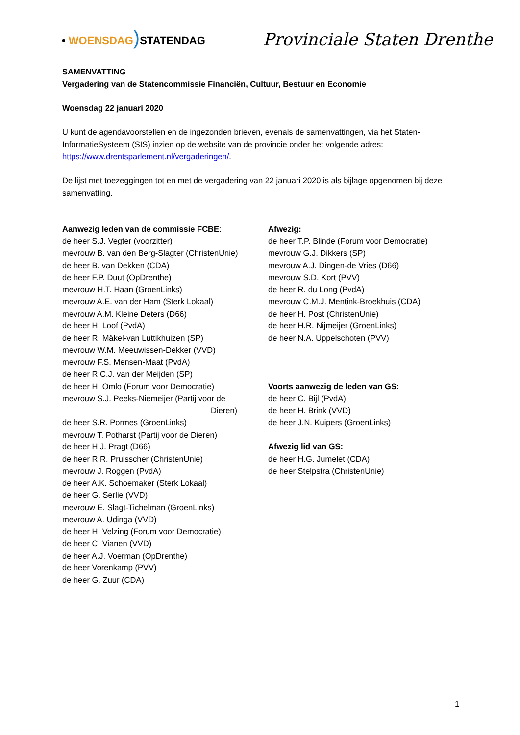• WOENSDAG) STATENDAG
Provinciale Staten Drenthe
SAMENVATTING
Vergadering van de Statencommissie Financiën, Cultuur, Bestuur en Economie
Woensdag 22 januari 2020
U kunt de agendavoorstellen en de ingezonden brieven, evenals de samenvattingen, via het Staten-InformatieSysteem (SIS) inzien op de website van de provincie onder het volgende adres: https://www.drentsparlement.nl/vergaderingen/.
De lijst met toezeggingen tot en met de vergadering van 22 januari 2020 is als bijlage opgenomen bij deze samenvatting.
Aanwezig leden van de commissie FCBE:
de heer S.J. Vegter (voorzitter)
mevrouw B. van den Berg-Slagter (ChristenUnie)
de heer B. van Dekken (CDA)
de heer F.P. Duut (OpDrenthe)
mevrouw H.T. Haan (GroenLinks)
mevrouw A.E. van der Ham (Sterk Lokaal)
mevrouw A.M. Kleine Deters (D66)
de heer H. Loof (PvdA)
de heer R. Mäkel-van Luttikhuizen (SP)
mevrouw W.M. Meeuwissen-Dekker (VVD)
mevrouw F.S. Mensen-Maat (PvdA)
de heer R.C.J. van der Meijden (SP)
de heer H. Omlo (Forum voor Democratie)
mevrouw S.J. Peeks-Niemeijer (Partij voor de
Dieren)
de heer S.R. Pormes (GroenLinks)
mevrouw T. Potharst (Partij voor de Dieren)
de heer H.J. Pragt (D66)
de heer R.R. Pruisscher (ChristenUnie)
mevrouw J. Roggen (PvdA)
de heer A.K. Schoemaker (Sterk Lokaal)
de heer G. Serlie (VVD)
mevrouw E. Slagt-Tichelman (GroenLinks)
mevrouw A. Udinga (VVD)
de heer H. Velzing (Forum voor Democratie)
de heer C. Vianen (VVD)
de heer A.J. Voerman (OpDrenthe)
de heer Vorenkamp (PVV)
de heer G. Zuur (CDA)
Afwezig:
de heer T.P. Blinde (Forum voor Democratie)
mevrouw G.J. Dikkers (SP)
mevrouw A.J. Dingen-de Vries (D66)
mevrouw S.D. Kort (PVV)
de heer R. du Long (PvdA)
mevrouw C.M.J. Mentink-Broekhuis (CDA)
de heer H. Post (ChristenUnie)
de heer H.R. Nijmeijer (GroenLinks)
de heer N.A. Uppelschoten (PVV)
Voorts aanwezig de leden van GS:
de heer C. Bijl (PvdA)
de heer H. Brink (VVD)
de heer J.N. Kuipers (GroenLinks)
Afwezig lid van GS:
de heer H.G. Jumelet (CDA)
de heer Stelpstra (ChristenUnie)
1